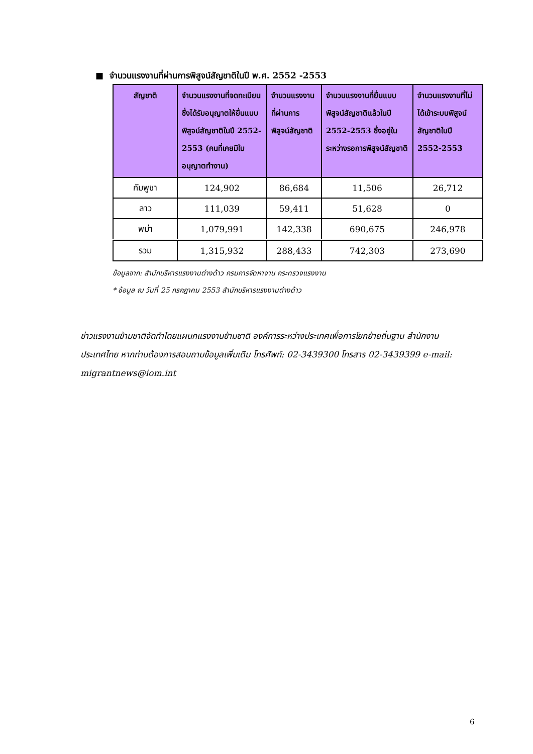■ จำนวนแรงงานที่ผ่านการพิสูจน์สัญชาติในปี พ.ศ. 2552 -2553
| สัญชาติ | จำนวนแรงงานที่จดทะเบียน ซึ่งได้รับอนุญาตให้ยื่นแบบพิสูจน์สัญชาติในปี 2552-2553 (คนที่เคยมีใบอนุญาตทำงาน) | จำนวนแรงงานที่ผ่านการพิสูจน์สัญชาติ | จำนวนแรงงานที่ยื่นแบบพิสูจน์สัญชาติแล้วในปี 2552-2553 ซึ่งอยู่ในระหว่างรอการพิสูจน์สัญชาติ | จำนวนแรงงานที่ไม่ได้เข้าระบบพิสูจน์สัญชาติในปี 2552-2553 |
| --- | --- | --- | --- | --- |
| กัมพูชา | 124,902 | 86,684 | 11,506 | 26,712 |
| ลาว | 111,039 | 59,411 | 51,628 | 0 |
| พม่า | 1,079,991 | 142,338 | 690,675 | 246,978 |
| รวม | 1,315,932 | 288,433 | 742,303 | 273,690 |
ข้อมูลจาก: สำนักบริหารแรงงานต่างด้าว กรมการจัดหางาน กระทรวงแรงงาน
* ข้อมูล ณ วันที่ 25 กรกฎาคม 2553 สำนักบริหารแรงงานต่างด้าว
ข่าวแรงงานข้ามชาติจัดทำโดยแผนกแรงงานข้ามชาติ องค์การระหว่างประเทศเพื่อการโยกย้ายถิ่นฐาน สำนักงานประเทศไทย หากท่านต้องการสอบถามข้อมูลเพิ่มเติม โทรศัพท์: 02-3439300 โทรสาร 02-3439399 e-mail: migrantnews@iom.int
6